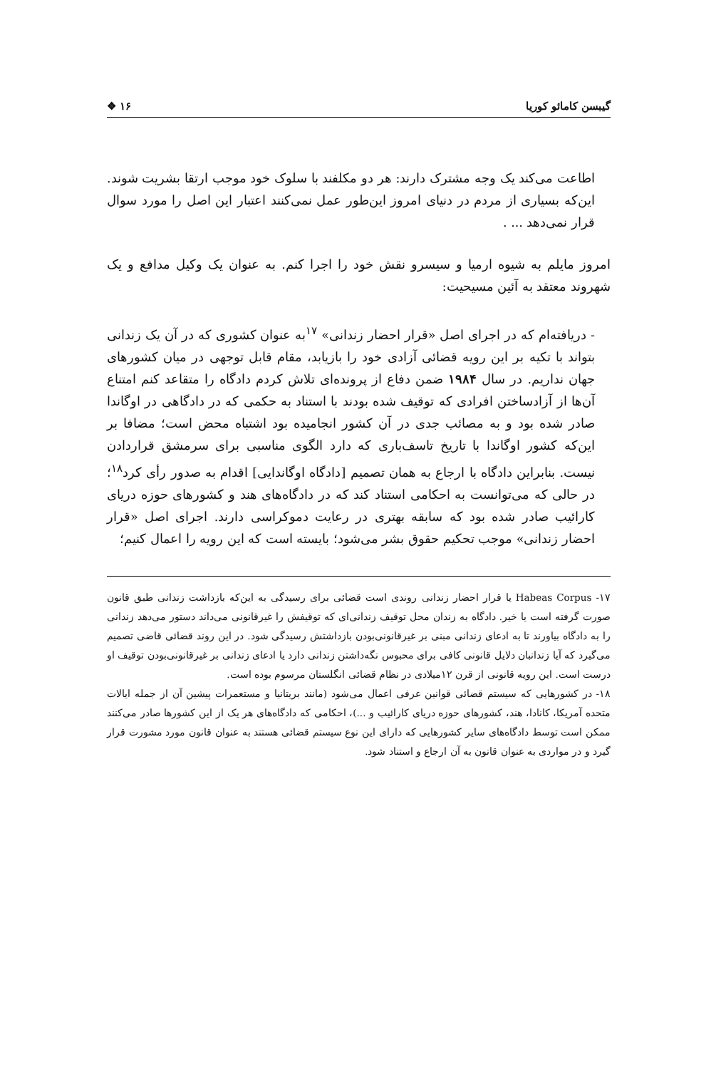گیبسن کامائو کوریا ۱۶ ❖
اطاعت می‌کند یک وجه مشترک دارند: هر دو مکلفند با سلوک خود موجب ارتقا بشریت شوند. این‌که بسیاری از مردم در دنیای امروز این‌طور عمل نمی‌کنند اعتبار این اصل را مورد سوال قرار نمی‌دهد ... .
امروز مایلم به شیوه ارمیا و سیسرو نقش خود را اجرا کنم. به عنوان یک وکیل مدافع و یک شهروند معتقد به آئین مسیحیت:
- دریافته‌ام که در اجرای اصل «قرار احضار زندانی» <sup>۱۷</sup>به عنوان کشوری که در آن یک زندانی بتواند با تکیه بر این رویه قضائی آزادی خود را بازیابد، مقام قابل توجهی در میان کشورهای جهان نداریم. در سال ۱۹۸۴ ضمن دفاع از پرونده‌ای تلاش کردم دادگاه را متقاعد کنم امتناع آن‌ها از آزادساختن افرادی که توقیف شده بودند با استناد به حکمی که در دادگاهی در اوگاندا صادر شده بود و به مصائب جدی در آن کشور انجامیده بود اشتباه محض است؛ مضافا بر این‌که کشور اوگاندا با تاریخ تاسف‌باری که دارد الگوی مناسبی برای سرمشق قراردادن نیست. بنابراین دادگاه با ارجاع به همان تصمیم [دادگاه اوگاندایی] اقدام به صدور رأی کرد<sup>۱۸</sup>؛ در حالی که می‌توانست به احکامی استناد کند که در دادگاه‌های هند و کشورهای حوزه دریای کارائیب صادر شده بود که سابقه بهتری در رعایت دموکراسی دارند. اجرای اصل «قرار احضار زندانی» موجب تحکیم حقوق بشر می‌شود؛ بایسته است که این رویه را اعمال کنیم؛
۱۷- Habeas Corpus یا قرار احضار زندانی روندی است قضائی برای رسیدگی به این‌که بازداشت زندانی طبق قانون صورت گرفته است یا خیر. دادگاه به زندان محل توقیف زندانی‌ای که توقیفش را غیرقانونی می‌داند دستور می‌دهد زندانی را به دادگاه بیاورند تا به ادعای زندانی مبنی بر غیرقانونی‌بودن بازداشتش رسیدگی شود. در این روند قضائی قاضی تصمیم می‌گیرد که آیا زندانبان دلایل قانونی کافی برای محبوس نگه‌داشتن زندانی دارد یا ادعای زندانی بر غیرقانونی‌بودن توقیف او درست است. این رویه قانونی از قرن ۱۲میلادی در نظام قضائی انگلستان مرسوم بوده است.
۱۸- در کشورهایی که سیستم قضائی قوانین عرفی اعمال می‌شود (مانند بریتانیا و مستعمرات پیشین آن از جمله ایالات متحده آمریکا، کانادا، هند، کشورهای حوزه دریای کارائیب و ...)، احکامی که دادگاه‌های هر یک از این کشورها صادر می‌کنند ممکن است توسط دادگاه‌های سایر کشورهایی که دارای این نوع سیستم قضائی هستند به عنوان قانون مورد مشورت قرار گیرد و در مواردی به عنوان قانون به آن ارجاع و استناد شود.